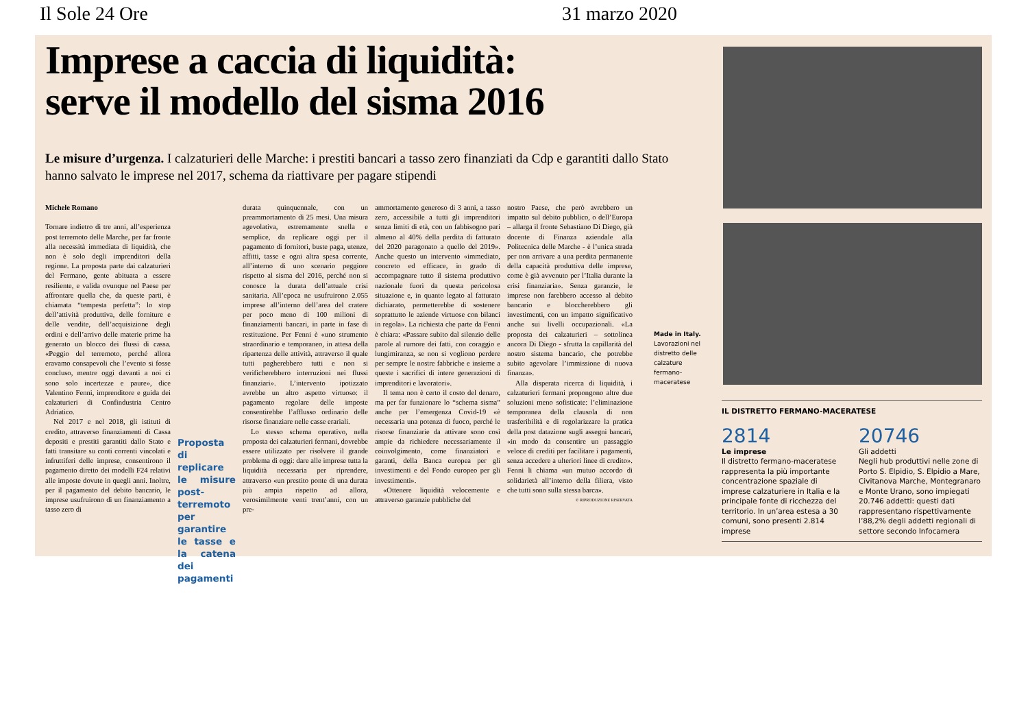Il Sole 24 Ore 31 marzo 2020
Imprese a caccia di liquidità:
serve il modello del sisma 2016
Le misure d’urgenza. I calzaturieri delle Marche: i prestiti bancari a tasso zero finanziati da Cdp e garantiti dallo Stato hanno salvato le imprese nel 2017, schema da riattivare per pagare stipendi
Michele Romano
Tornare indietro di tre anni, all’esperienza post terremoto delle Marche, per far fronte alla necessità immediata di liquidità, che non è solo degli imprenditori della regione. La proposta parte dai calzaturieri del Fermano, gente abituata a essere resiliente, e valida ovunque nel Paese per affrontare quella che, da queste parti, è chiamata “tempesta perfetta”: lo stop dell’attività produttiva, delle forniture e delle vendite, dell’acquisizione degli ordini e dell’arrivo delle materie prime ha generato un blocco dei flussi di cassa. «Peggio del terremoto, perché allora eravamo consapevoli che l’evento si fosse concluso, mentre oggi davanti a noi ci sono solo incertezze e paure», dice Valentino Fenni, imprenditore e guida dei calzaturieri di Confindustria Centro Adriatico.
Nel 2017 e nel 2018, gli istituti di credito, attraverso finanziamenti di Cassa depositi e prestiti garantiti dallo Stato e fatti transitare su conti correnti vincolati e infruttiferi delle imprese, consentirono il pagamento diretto dei modelli F24 relativi alle imposte dovute in quegli anni. Inoltre, per il pagamento del debito bancario, le imprese usufruirono di un finanziamento a tasso zero di
Proposta di replicare le misure post-terremoto per garantire le tasse e la catena dei pagamenti
durata quinquennale, con un preammortamento di 25 mesi. Una misura agevolativa, estremamente snella e semplice, da replicare oggi per il pagamento di fornitori, buste paga, utenze, affitti, tasse e ogni altra spesa corrente, all’interno di uno scenario peggiore rispetto al sisma del 2016, perché non si conosce la durata dell’attuale crisi sanitaria. All’epoca ne usufruirono 2.055 imprese all’interno dell’area del cratere per poco meno di 100 milioni di finanziamenti bancari, in parte in fase di restituzione. Per Fenni è «uno strumento straordinario e temporaneo, in attesa della ripartenza delle attività, attraverso il quale tutti pagherebbero tutti e non si verificherebbero interruzioni nei flussi finanziari». L’intervento ipotizzato avrebbe un altro aspetto virtuoso: il pagamento regolare delle imposte consentirebbe l’afflusso ordinario delle risorse finanziare nelle casse erariali.
Lo stesso schema operativo, nella proposta dei calzaturieri fermani, dovrebbe essere utilizzato per risolvere il grande problema di oggi: dare alle imprese tutta la liquidità necessaria per riprendere, attraverso «un prestito ponte di una durata più ampia rispetto ad allora, verosimilmente venti trent’anni, con un pre-
ammortamento generoso di 3 anni, a tasso zero, accessibile a tutti gli imprenditori senza limiti di età, con un fabbisogno pari almeno al 40% della perdita di fatturato del 2020 paragonato a quello del 2019». Anche questo un intervento «immediato, concreto ed efficace, in grado di accompagnare tutto il sistema produttivo nazionale fuori da questa pericolosa situazione e, in quanto legato al fatturato dichiarato, permetterebbe di sostenere soprattutto le aziende virtuose con bilanci in regola». La richiesta che parte da Fenni è chiara: «Passare subito dal silenzio delle parole al rumore dei fatti, con coraggio e lungimiranza, se non si vogliono perdere per sempre le nostre fabbriche e insieme a queste i sacrifici di intere generazioni di imprenditori e lavoratori».
Il tema non è certo il costo del denaro, ma per far funzionare lo “schema sisma” anche per l’emergenza Covid-19 «è necessaria una potenza di fuoco, perché le risorse finanziarie da attivare sono così ampie da richiedere necessariamente il coinvolgimento, come finanziatori e garanti, della Banca europea per gli investimenti e del Fondo europeo per gli investimenti».
«Ottenere liquidità velocemente e attraverso garanzie pubbliche del
nostro Paese, che però avrebbero un impatto sul debito pubblico, o dell’Europa – allarga il fronte Sebastiano Di Diego, già docente di Finanza aziendale alla Politecnica delle Marche - è l’unica strada per non arrivare a una perdita permanente della capacità produttiva delle imprese, come è già avvenuto per l’Italia durante la crisi finanziaria». Senza garanzie, le imprese non farebbero accesso al debito bancario e bloccherebbero gli investimenti, con un impatto significativo anche sui livelli occupazionali. «La proposta dei calzaturieri – sottolinea ancora Di Diego - sfrutta la capillarità del nostro sistema bancario, che potrebbe subito agevolare l’immissione di nuova finanza».
Alla disperata ricerca di liquidità, i calzaturieri fermani propongono altre due soluzioni meno sofisticate: l’eliminazione temporanea della clausola di non trasferibilità e di regolarizzare la pratica della post datazione sugli assegni bancari, «in modo da consentire un passaggio veloce di crediti per facilitare i pagamenti, senza accedere a ulteriori linee di credito». Fenni li chiama «un mutuo accordo di solidarietà all’interno della filiera, visto che tutti sono sulla stessa barca».
© RIPRODUZIONE RISERVATA
Made in Italy.
Lavorazioni nel distretto delle calzature fermano-maceratese
IL DISTRETTO FERMANO-MACERATESE
2814
Le imprese
Il distretto fermano-maceratese rappresenta la più importante concentrazione spaziale di imprese calzaturiere in Italia e la principale fonte di ricchezza del territorio. In un’area estesa a 30 comuni, sono presenti 2.814 imprese
20746
Gli addetti
Negli hub produttivi nelle zone di Porto S. Elpidio, S. Elpidio a Mare, Civitanova Marche, Montegranaro e Monte Urano, sono impiegati 20.746 addetti: questi dati rappresentano rispettivamente l’88,2% degli addetti regionali di settore secondo Infocamera